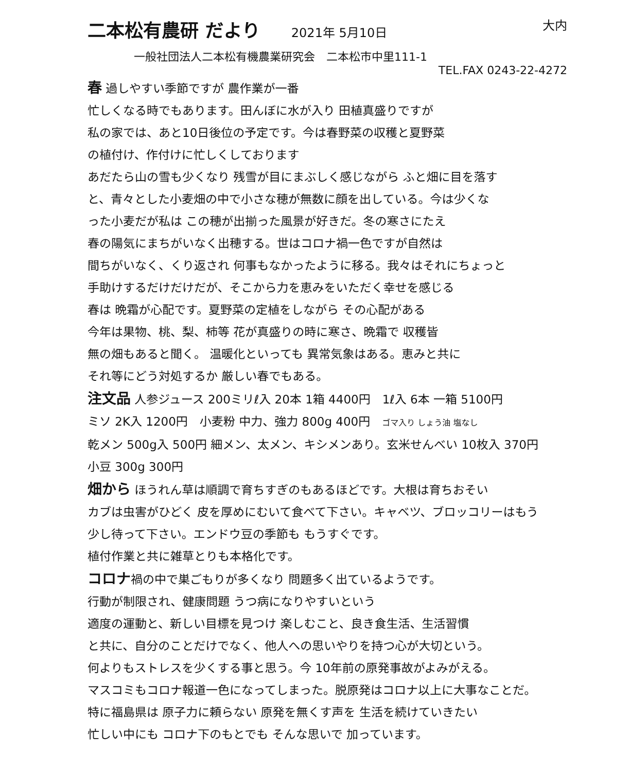二本松有農研 だより
2021年 5月10日 大内
一般社団法人二本松有機農業研究会　二本松市中里111-1
TEL.FAX 0243-22-4272
春 過しやすい季節ですが 農作業が一番
忙しくなる時でもあります。田んぼに水が入り 田植真盛りですが
私の家では、あと10日後位の予定です。今は春野菜の収穫と夏野菜
の植付け、作付けに忙しくしております
あだたら山の雪も少くなり 残雪が目にまぶしく感じながら ふと畑に目を落す
と、青々とした小麦畑の中で小さな穂が無数に顔を出している。今は少くな
った小麦だが私は この穂が出揃った風景が好きだ。冬の寒さにたえ
春の陽気にまちがいなく出穂する。世はコロナ禍一色ですが自然は
間ちがいなく、くり返され 何事もなかったように移る。我々はそれにちょっと
手助けするだけだけだが、そこから力を恵みをいただく幸せを感じる
春は 晩霜が心配です。夏野菜の定植をしながら その心配がある
今年は果物、桃、梨、柿等 花が真盛りの時に寒さ、晩霜で 収穫皆
無の畑もあると聞く。 温暖化といっても 異常気象はある。恵みと共に
それ等にどう対処するか 厳しい春でもある。
注文品 人参ジュース 200ミリℓ入 20本 1箱 4400円　1ℓ入 6本 一箱 5100円
ミソ 2K入 1200円　小麦粉 中力、強力 800g 400円　ゴマ入り しょう油 塩なし
乾メン 500g入 500円 細メン、太メン、キシメンあり。玄米せんべい 10枚入 370円
小豆 300g 300円
畑から ほうれん草は順調で育ちすぎのもあるほどです。大根は育ちおそい
カブは虫害がひどく 皮を厚めにむいて食べて下さい。キャベツ、ブロッコリーはもう
少し待って下さい。エンドウ豆の季節も もうすぐです。
植付作業と共に雑草とりも本格化です。
コロナ禍の中で巣ごもりが多くなり 問題多く出ているようです。
行動が制限され、健康問題 うつ病になりやすいという
適度の運動と、新しい目標を見つけ 楽しむこと、良き食生活、生活習慣
と共に、自分のことだけでなく、他人への思いやりを持つ心が大切という。
何よりもストレスを少くする事と思う。今 10年前の原発事故がよみがえる。
マスコミもコロナ報道一色になってしまった。脱原発はコロナ以上に大事なことだ。
特に福島県は 原子力に頼らない 原発を無くす声を 生活を続けていきたい
忙しい中にも コロナ下のもとでも そんな思いで 加っています。